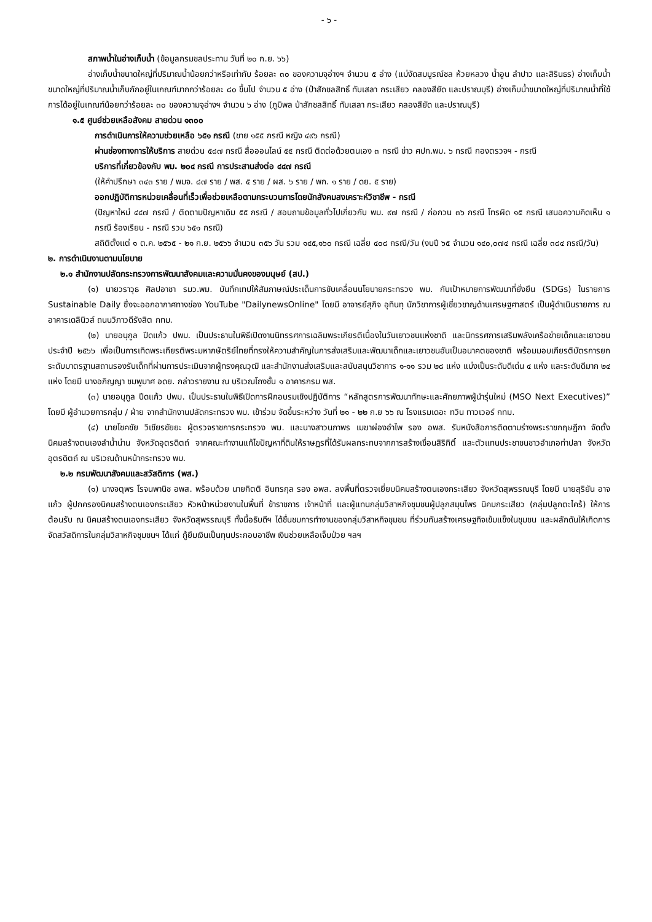- ๖ -
สภาพน้ำในอ่างเก็บน้ำ (ข้อมูลกรมชลประทาน วันที่ ๒๐ ก.ย. ๖๖)
อ่างเก็บน้ำขนาดใหญ่ที่ปริมาณน้ำน้อยกว่าหรือเท่ากับ ร้อยละ ๓๐ ของความจุอ่างฯ จำนวน ๕ อ่าง (แม่งัดสมบูรณ์ชล ห้วยหลวง น้ำอูน ลำปาว และสิรินธร) อ่างเก็บน้ำขนาดใหญ่ที่ปริมาณน้ำเก็บกักอยู่ในเกณฑ์มากกว่าร้อยละ ๘๐ ขึ้นไป จำนวน ๕ อ่าง (ป่าสักชลสิทธิ์ ทับเสลา กระเสียว คลองสียัด และปราณบุรี) อ่างเก็บน้ำขนาดใหญ่ที่ปริมาณน้ำที่ใช้การได้อยู่ในเกณฑ์น้อยกว่าร้อยละ ๓๐ ของความจุอ่างฯ จำนวน ๖ อ่าง (ภูมิพล ป่าสักชลสิทธิ์ ทับเสลา กระเสียว คลองสียัด และปราณบุรี)
๑.๕ ศูนย์ช่วยเหลือสังคม สายด่วน ๑๓๐๐
การดำเนินการให้ความช่วยเหลือ ๖๕๑ กรณี (ชาย ๑๕๕ กรณี หญิง ๔๙๖ กรณี)
ผ่านช่องทางการให้บริการ สายด่วน ๕๘๗ กรณี สื่อออนไลน์ ๕๕ กรณี ติดต่อด้วยตนเอง ๓ กรณี ข่าว ศปก.พม. ๖ กรณี กองตรวจฯ - กรณี
บริการที่เกี่ยวข้องกับ พม. ๒๐๔ กรณี การประสานส่งต่อ ๔๔๗ กรณี
(ให้คำปรึกษา ๓๔๓ ราย / พมจ. ๘๗ ราย / พส. ๕ ราย / ผส. ๖ ราย / พก. ๑ ราย / ดย. ๕ ราย)
ออกปฏิบัติการหน่วยเคลื่อนที่เร็วเพื่อช่วยเหลือตามกระบวนการโดยนักสังคมสงเคราะห์วิชาชีพ - กรณี
(ปัญหาใหม่ ๔๔๗ กรณี / ติดตามปัญหาเดิม ๕๕ กรณี / สอบถามข้อมูลทั่วไปเกี่ยวกับ พม. ๙๗ กรณี / ก่อกวน ๓๖ กรณี โทรผิด ๑๕ กรณี เสนอความคิดเห็น ๑ กรณี ร้องเรียน - กรณี รวม ๖๕๑ กรณี)
สถิติตั้งแต่ ๑ ต.ค. ๒๕๖๕ - ๒๑ ก.ย. ๒๕๖๖ จำนวน ๓๕๖ วัน รวม ๑๔๕,๑๖๐ กรณี เฉลี่ย ๔๐๘ กรณี/วัน (งบปี ๖๕ จำนวน ๑๔๐,๐๗๔ กรณี เฉลี่ย ๓๘๔ กรณี/วัน)
๒. การดำเนินงานตามนโยบาย
๒.๑ สำนักงานปลัดกระทรวงการพัฒนาสังคมและความมั่นคงของมนุษย์ (สป.)
(๑) นายวราวุธ ศิลปอาชา รมว.พม. บันทึกเทปให้สัมภาษณ์ประเด็นการขับเคลื่อนนโยบายกระทรวง พม. กับเป้าหมายการพัฒนาที่ยั่งยืน (SDGs) ในรายการ Sustainable Daily ซึ่งจะออกอากาศทางช่อง YouTube "DailynewsOnline" โดยมี อาจารย์สุกิจ อุทินทุ นักวิชาการผู้เชี่ยวชาญด้านเศรษฐศาสตร์ เป็นผู้ดำเนินรายการ ณ อาคารเดลินิวส์ ถนนวิภาวดีรังสิต กทม.
(๒) นายอนุกูล ปีดแก้ว ปพม. เป็นประธานในพิธีเปิดงานนิทรรศการเฉลิมพระเกียรติเนื่องในวันเยาวชนแห่งชาติ และนิทรรศการเสริมพลังเครือข่ายเด็กและเยาวชน ประจำปี ๒๕๖๖ เพื่อเป็นการเทิดพระเกียรติพระมหากษัตริย์ไทยที่ทรงให้ความสำคัญในการส่งเสริมและพัฒนาเด็กและเยาวชนอันเป็นอนาคตของชาติ พร้อมมอบเกียรติบัตรการยกระดับมาตรฐานสถานรองรับเด็กที่ผ่านการประเมินจากผู้ทรงคุณวุฒิ และสำนักงานส่งเสริมและสนับสนุนวิชาการ ๑-๑๑ รวม ๒๘ แห่ง แบ่งเป็นระดับดีเด่น ๔ แห่ง และระดับดีมาก ๒๔ แห่ง โดยมี นางอภิญญา ชมพูมาศ อดย. กล่าวรายงาน ณ บริเวณโถงชั้น ๑ อาคารกรม พส.
(๓) นายอนุกูล ปีดแก้ว ปพม. เป็นประธานในพิธีเปิดการฝึกอบรมเชิงปฏิบัติการ “หลักสูตรการพัฒนาทักษะและศักยภาพผู้นำรุ่นใหม่ (MSO Next Executives)” โดยมี ผู้อำนวยการกลุ่ม / ฝ่าย จากสำนักงานปลัดกระทรวง พม. เข้าร่วม จัดขึ้นระหว่าง วันที่ ๒๑ - ๒๒ ก.ย ๖๖ ณ โรงแรมเดอะ ทวิน ทาวเวอร์ กทม.
(๔) นายโชคชัย วิเชียรชัยยะ ผู้ตรวจราชการกระทรวง พม. และนางสาวนภาพร เมฆาผ่องอำไพ รอง อพส. รับหนังสือการติดตามร่างพระราชกฤษฎีกา จัดตั้งนิคมสร้างตนเองลำน้ำน่าน จังหวัดอุตรดิตถ์ จากคณะทำงานแก้ไขปัญหาที่ดินให้ราษฎรที่ได้รับผลกระทบจากการสร้างเขื่อนสิริกิติ์ และตัวแทนประชาชนชาวอำเภอท่าปลา จังหวัดอุตรดิตถ์ ณ บริเวณด้านหน้ากระทรวง พม.
๒.๒ กรมพัฒนาสังคมและสวัสดิการ (พส.)
(๑) นางจตุพร โรจนพานิช อพส. พร้อมด้วย นายกิตติ อินทรกุล รอง อพส. ลงพื้นที่ตรวจเยี่ยมนิคมสร้างตนเองกระเสียว จังหวัดสุพรรณบุรี โดยมี นายสุริยัน อาจแก้ว ผู้ปกครองนิคมสร้างตนเองกระเสียว หัวหน้าหน่วยงานในพื้นที่ ข้าราชการ เจ้าหน้าที่ และผู้แทนกลุ่มวิสาหกิจชุมชนผู้ปลูกสมุนไพร นิคมกระเสียว (กลุ่มปลูกตะไคร้) ให้การต้อนรับ ณ นิคมสร้างตนเองกระเสียว จังหวัดสุพรรณบุรี ทั้งนี้อธิบดีฯ ได้ชื่นชมการทำงานของกลุ่มวิสาหกิจชุมชน ที่ร่วมกันสร้างเศรษฐกิจเข้มแข็งในชุมชน และผลักดันให้เกิดการจัดสวัสดิการในกลุ่มวิสาหกิจชุมชนฯ ได้แก่ กู้ยืมเงินเป็นทุนประกอบอาชีพ เงินช่วยเหลือเจ็บป่วย ฯลฯ